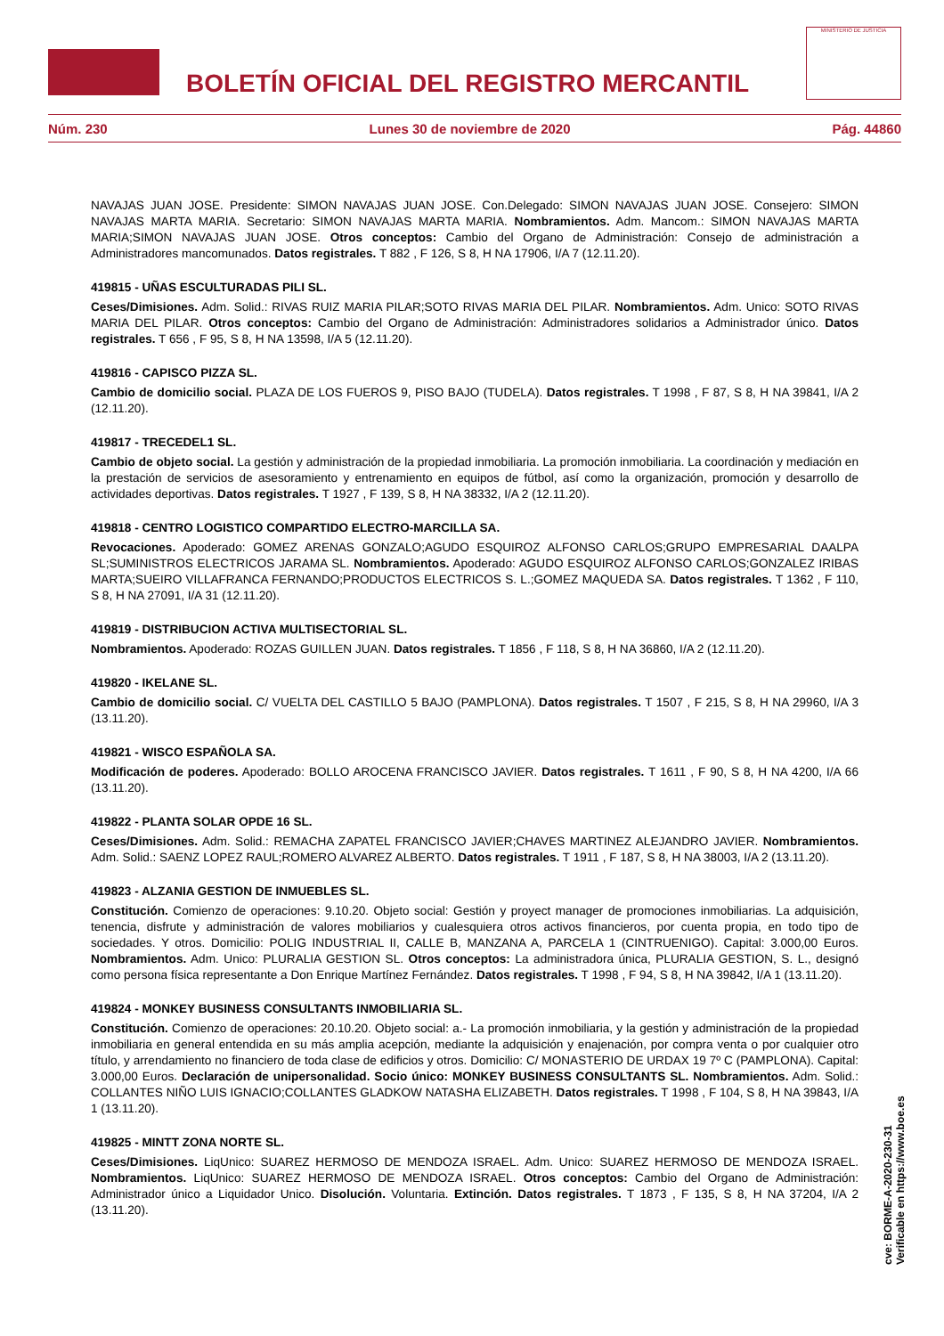BOLETÍN OFICIAL DEL REGISTRO MERCANTIL
MINISTERIO DE JUSTICIA
Núm. 230 Lunes 30 de noviembre de 2020 Pág. 44860
NAVAJAS JUAN JOSE. Presidente: SIMON NAVAJAS JUAN JOSE. Con.Delegado: SIMON NAVAJAS JUAN JOSE. Consejero: SIMON NAVAJAS MARTA MARIA. Secretario: SIMON NAVAJAS MARTA MARIA. Nombramientos. Adm. Mancom.: SIMON NAVAJAS MARTA MARIA;SIMON NAVAJAS JUAN JOSE. Otros conceptos: Cambio del Organo de Administración: Consejo de administración a Administradores mancomunados. Datos registrales. T 882 , F 126, S 8, H NA 17906, I/A 7 (12.11.20).
419815 - UÑAS ESCULTURADAS PILI SL.
Ceses/Dimisiones. Adm. Solid.: RIVAS RUIZ MARIA PILAR;SOTO RIVAS MARIA DEL PILAR. Nombramientos. Adm. Unico: SOTO RIVAS MARIA DEL PILAR. Otros conceptos: Cambio del Organo de Administración: Administradores solidarios a Administrador único. Datos registrales. T 656 , F 95, S 8, H NA 13598, I/A 5 (12.11.20).
419816 - CAPISCO PIZZA SL.
Cambio de domicilio social. PLAZA DE LOS FUEROS 9, PISO BAJO (TUDELA). Datos registrales. T 1998 , F 87, S 8, H NA 39841, I/A 2 (12.11.20).
419817 - TRECEDEL1 SL.
Cambio de objeto social. La gestión y administración de la propiedad inmobiliaria. La promoción inmobiliaria. La coordinación y mediación en la prestación de servicios de asesoramiento y entrenamiento en equipos de fútbol, así como la organización, promoción y desarrollo de actividades deportivas. Datos registrales. T 1927 , F 139, S 8, H NA 38332, I/A 2 (12.11.20).
419818 - CENTRO LOGISTICO COMPARTIDO ELECTRO-MARCILLA SA.
Revocaciones. Apoderado: GOMEZ ARENAS GONZALO;AGUDO ESQUIROZ ALFONSO CARLOS;GRUPO EMPRESARIAL DAALPA SL;SUMINISTROS ELECTRICOS JARAMA SL. Nombramientos. Apoderado: AGUDO ESQUIROZ ALFONSO CARLOS;GONZALEZ IRIBAS MARTA;SUEIRO VILLAFRANCA FERNANDO;PRODUCTOS ELECTRICOS S. L.;GOMEZ MAQUEDA SA. Datos registrales. T 1362 , F 110, S 8, H NA 27091, I/A 31 (12.11.20).
419819 - DISTRIBUCION ACTIVA MULTISECTORIAL SL.
Nombramientos. Apoderado: ROZAS GUILLEN JUAN. Datos registrales. T 1856 , F 118, S 8, H NA 36860, I/A 2 (12.11.20).
419820 - IKELANE SL.
Cambio de domicilio social. C/ VUELTA DEL CASTILLO 5 BAJO (PAMPLONA). Datos registrales. T 1507 , F 215, S 8, H NA 29960, I/A 3 (13.11.20).
419821 - WISCO ESPAÑOLA SA.
Modificación de poderes. Apoderado: BOLLO AROCENA FRANCISCO JAVIER. Datos registrales. T 1611 , F 90, S 8, H NA 4200, I/A 66 (13.11.20).
419822 - PLANTA SOLAR OPDE 16 SL.
Ceses/Dimisiones. Adm. Solid.: REMACHA ZAPATEL FRANCISCO JAVIER;CHAVES MARTINEZ ALEJANDRO JAVIER. Nombramientos. Adm. Solid.: SAENZ LOPEZ RAUL;ROMERO ALVAREZ ALBERTO. Datos registrales. T 1911 , F 187, S 8, H NA 38003, I/A 2 (13.11.20).
419823 - ALZANIA GESTION DE INMUEBLES SL.
Constitución. Comienzo de operaciones: 9.10.20. Objeto social: Gestión y proyect manager de promociones inmobiliarias. La adquisición, tenencia, disfrute y administración de valores mobiliarios y cualesquiera otros activos financieros, por cuenta propia, en todo tipo de sociedades. Y otros. Domicilio: POLIG INDUSTRIAL II, CALLE B, MANZANA A, PARCELA 1 (CINTRUENIGO). Capital: 3.000,00 Euros. Nombramientos. Adm. Unico: PLURALIA GESTION SL. Otros conceptos: La administradora única, PLURALIA GESTION, S. L., designó como persona física representante a Don Enrique Martínez Fernández. Datos registrales. T 1998 , F 94, S 8, H NA 39842, I/A 1 (13.11.20).
419824 - MONKEY BUSINESS CONSULTANTS INMOBILIARIA SL.
Constitución. Comienzo de operaciones: 20.10.20. Objeto social: a.- La promoción inmobiliaria, y la gestión y administración de la propiedad inmobiliaria en general entendida en su más amplia acepción, mediante la adquisición y enajenación, por compra venta o por cualquier otro título, y arrendamiento no financiero de toda clase de edificios y otros. Domicilio: C/ MONASTERIO DE URDAX 19 7º C (PAMPLONA). Capital: 3.000,00 Euros. Declaración de unipersonalidad. Socio único: MONKEY BUSINESS CONSULTANTS SL. Nombramientos. Adm. Solid.: COLLANTES NIÑO LUIS IGNACIO;COLLANTES GLADKOW NATASHA ELIZABETH. Datos registrales. T 1998 , F 104, S 8, H NA 39843, I/A 1 (13.11.20).
419825 - MINTT ZONA NORTE SL.
Ceses/Dimisiones. LiqUnico: SUAREZ HERMOSO DE MENDOZA ISRAEL. Adm. Unico: SUAREZ HERMOSO DE MENDOZA ISRAEL. Nombramientos. LiqUnico: SUAREZ HERMOSO DE MENDOZA ISRAEL. Otros conceptos: Cambio del Organo de Administración: Administrador único a Liquidador Unico. Disolución. Voluntaria. Extinción. Datos registrales. T 1873 , F 135, S 8, H NA 37204, I/A 2 (13.11.20).
cve: BORME-A-2020-230-31
Verificable en https://www.boe.es